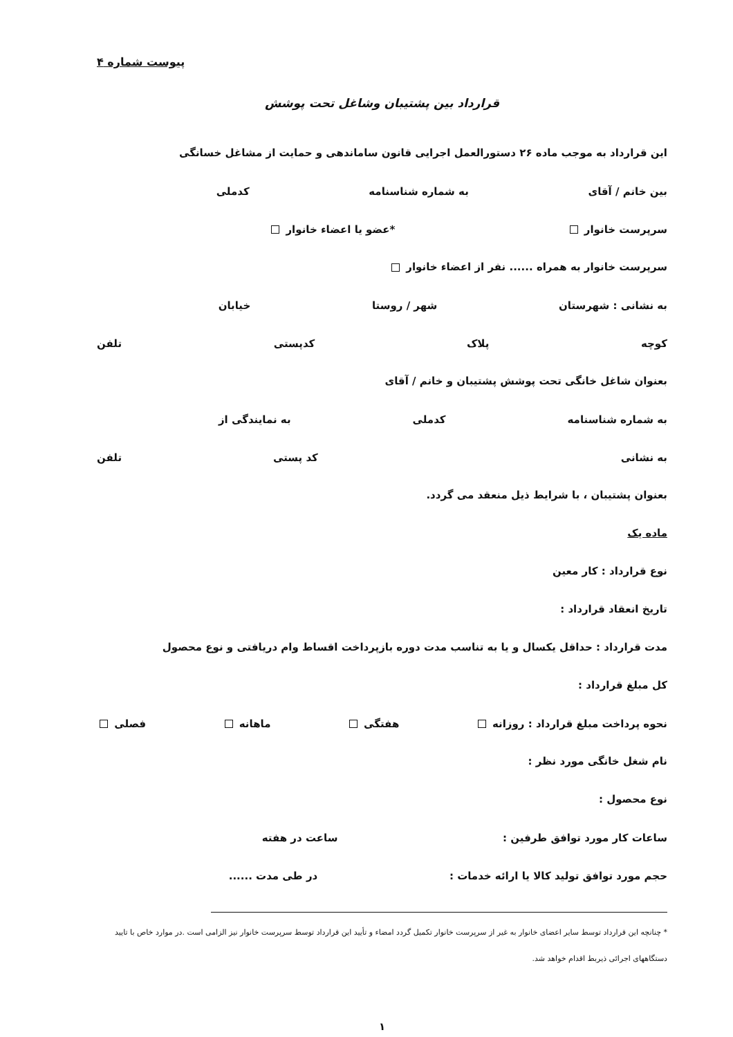پیوست شماره ۴
قرارداد بین پشتیبان وشاغل تحت پوشش
این قرارداد به موجب ماده ۲۶ دستورالعمل اجرایی قانون ساماندهی و حمایت از مشاغل خسانگی
بین خانم / آقای به شماره شناسنامه کدملی
سرپرست خانوار *عضو یا اعضاء خانوار
سرپرست خانوار به همراه ...... نفر از اعضاء خانوار
به نشانی : شهرستان شهر / روستا خیابان
کوچه پلاک کدپستی تلفن
بعنوان شاغل خانگی تحت پوشش پشتیبان و خانم / آقای
به شماره شناسنامه کدملی به نمایندگی از
به نشانی کد پستی تلفن
بعنوان پشتیبان ، با شرایط ذیل منعقد می گردد.
ماده یک
نوع قرارداد : کار معین
تاریخ انعقاد قرارداد :
مدت قرارداد : حداقل یکسال و یا به تناسب مدت دوره بازپرداخت اقساط وام دریافتی و نوع محصول
کل مبلغ قرارداد :
نحوه پرداخت مبلغ قرارداد : روزانه هفتگی ماهانه فصلی
نام شغل خانگی مورد نظر :
نوع محصول :
ساعات کار مورد توافق طرفین : ساعت در هفته
حجم مورد توافق تولید کالا یا ارائه خدمات : در طی مدت ......
* چنانچه این قرارداد توسط سایر اعضای خانوار به غیر از سرپرست خانوار تکمیل گردد امضاء و تأیید این قرارداد توسط سرپرست خانوار نیز الزامی است .در موارد خاص با تایید دستگاههای اجرائی ذیربط اقدام خواهد شد.
۱